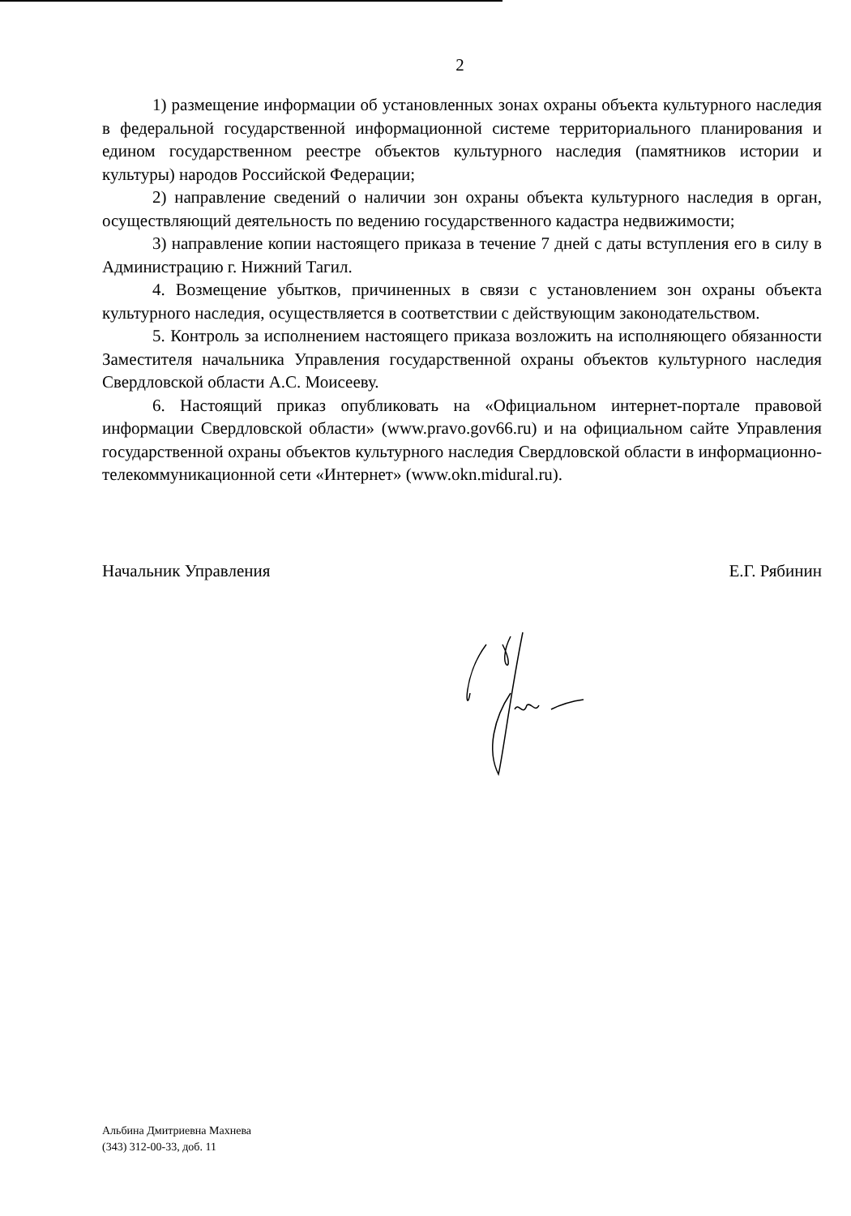2
1) размещение информации об установленных зонах охраны объекта культурного наследия в федеральной государственной информационной системе территориального планирования и едином государственном реестре объектов культурного наследия (памятников истории и культуры) народов Российской Федерации;
2) направление сведений о наличии зон охраны объекта культурного наследия в орган, осуществляющий деятельность по ведению государственного кадастра недвижимости;
3) направление копии настоящего приказа в течение 7 дней с даты вступления его в силу в Администрацию г. Нижний Тагил.
4. Возмещение убытков, причиненных в связи с установлением зон охраны объекта культурного наследия, осуществляется в соответствии с действующим законодательством.
5. Контроль за исполнением настоящего приказа возложить на исполняющего обязанности Заместителя начальника Управления государственной охраны объектов культурного наследия Свердловской области А.С. Моисееву.
6. Настоящий приказ опубликовать на «Официальном интернет-портале правовой информации Свердловской области» (www.pravo.gov66.ru) и на официальном сайте Управления государственной охраны объектов культурного наследия Свердловской области в информационно-телекоммуникационной сети «Интернет» (www.okn.midural.ru).
Начальник Управления Е.Г. Рябинин
Альбина Дмитриевна Махнева
(343) 312-00-33, доб. 11